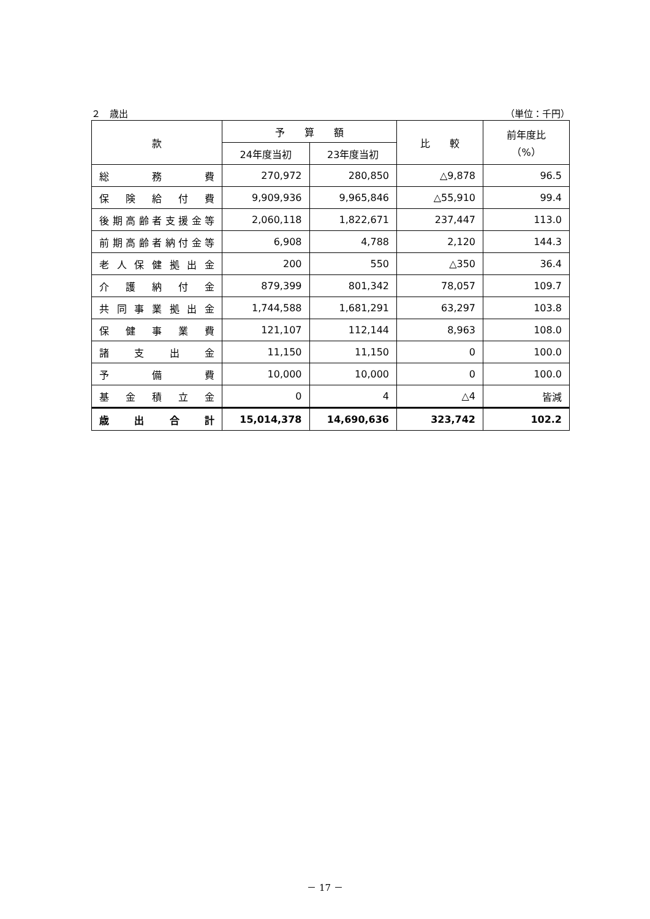２　歳出 （単位：千円）
| 款 | 予 算 額 | | 比 較 | 前年度比 （%） |
| --- | --- | --- | --- | --- |
| | 24年度当初 | 23年度当初 | | |
| 総 務 費 | 270,972 | 280,850 | △9,878 | 96.5 |
| 保険給付費 | 9,909,936 | 9,965,846 | △55,910 | 99.4 |
| 後期高齢者支援金等 | 2,060,118 | 1,822,671 | 237,447 | 113.0 |
| 前期高齢者納付金等 | 6,908 | 4,788 | 2,120 | 144.3 |
| 老人保健拠出金 | 200 | 550 | △350 | 36.4 |
| 介護納付金 | 879,399 | 801,342 | 78,057 | 109.7 |
| 共同事業拠出金 | 1,744,588 | 1,681,291 | 63,297 | 103.8 |
| 保健事業費 | 121,107 | 112,144 | 8,963 | 108.0 |
| 諸支出金 | 11,150 | 11,150 | 0 | 100.0 |
| 予 備 費 | 10,000 | 10,000 | 0 | 100.0 |
| 基金積立金 | 0 | 4 | △4 | 皆減 |
| 歳出合計 | 15,014,378 | 14,690,636 | 323,742 | 102.2 |
－ 17 －